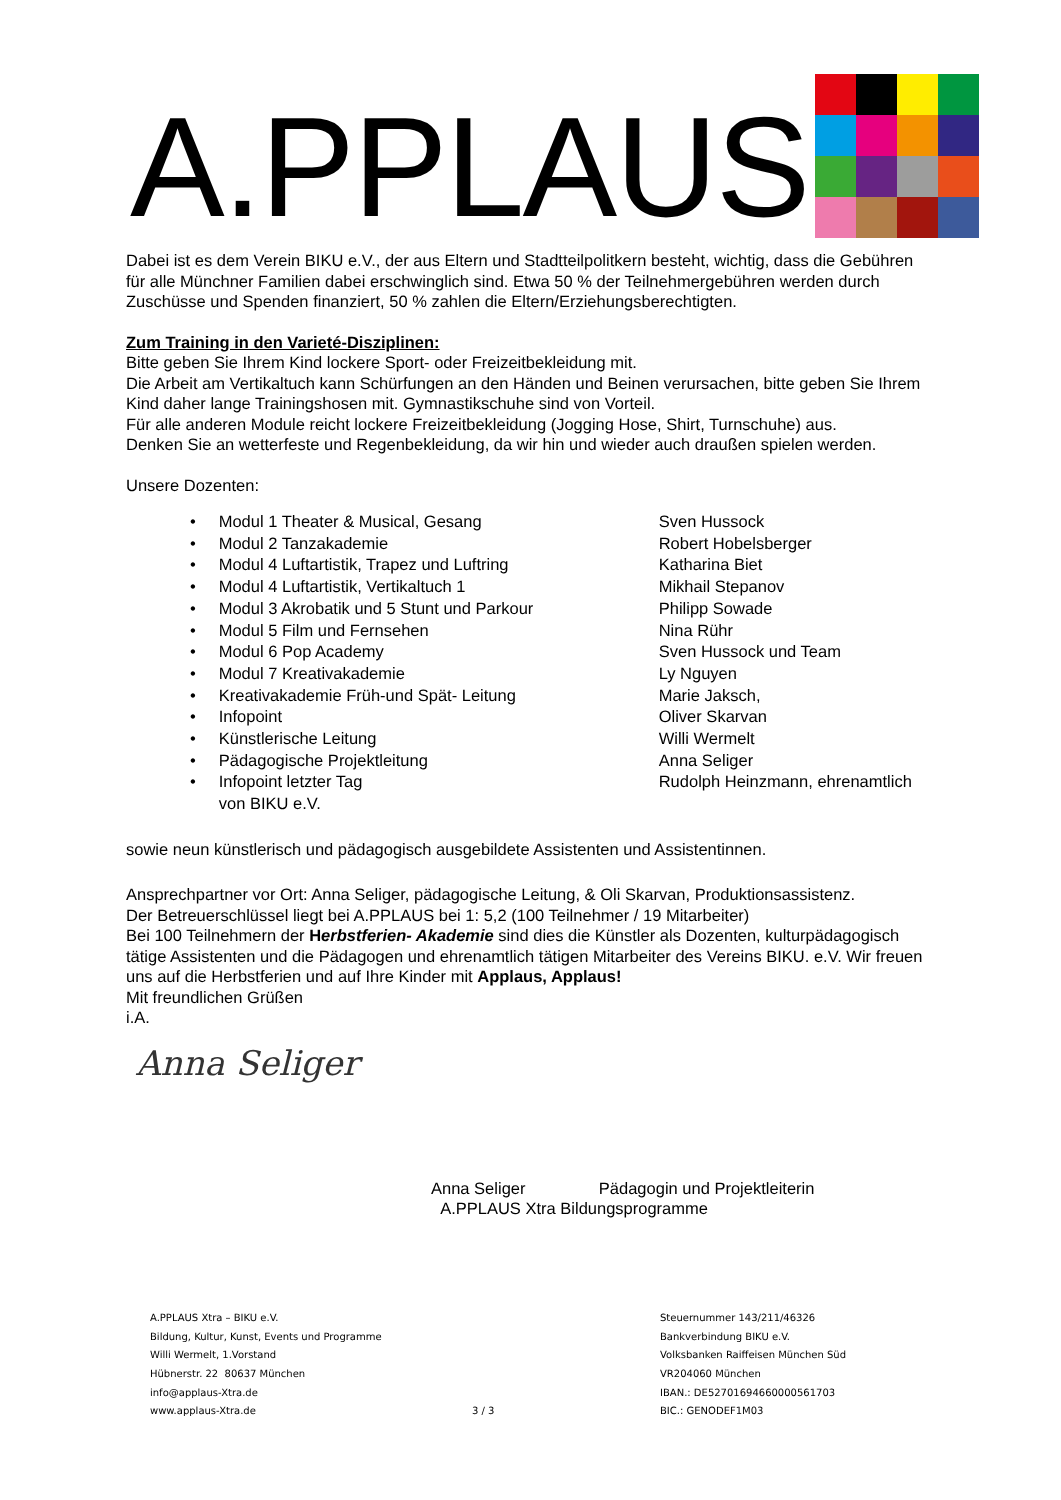A.PPLAUS
Dabei ist es dem Verein BIKU e.V., der aus Eltern und Stadtteilpolitkern besteht, wichtig, dass die Gebühren für alle Münchner Familien dabei erschwinglich sind. Etwa 50 % der Teilnehmergebühren werden durch Zuschüsse und Spenden finanziert, 50 % zahlen die Eltern/Erziehungsberechtigten.
Zum Training in den Varieté-Disziplinen:
Bitte geben Sie Ihrem Kind lockere Sport- oder Freizeitbekleidung mit.
Die Arbeit am Vertikaltuch kann Schürfungen an den Händen und Beinen verursachen, bitte geben Sie Ihrem Kind daher lange Trainingshosen mit. Gymnastikschuhe sind von Vorteil.
Für alle anderen Module reicht lockere Freizeitbekleidung (Jogging Hose, Shirt, Turnschuhe) aus.
Denken Sie an wetterfeste und Regenbekleidung, da wir hin und wieder auch draußen spielen werden.
Unsere Dozenten:
• Modul 1 Theater & Musical, Gesang Sven Hussock
• Modul 2 Tanzakademie Robert Hobelsberger
• Modul 4 Luftartistik, Trapez und Luftring Katharina Biet
• Modul 4 Luftartistik, Vertikaltuch 1 Mikhail Stepanov
• Modul 3 Akrobatik und 5 Stunt und Parkour Philipp Sowade
• Modul 5 Film und Fernsehen Nina Rühr
• Modul 6 Pop Academy Sven Hussock und Team
• Modul 7 Kreativakademie Ly Nguyen
• Kreativakademie Früh-und Spät- Leitung Marie Jaksch,
• Infopoint Oliver Skarvan
• Künstlerische Leitung Willi Wermelt
• Pädagogische Projektleitung Anna Seliger
• Infopoint letzter Tag
von BIKU e.V. Rudolph Heinzmann, ehrenamtlich
sowie neun künstlerisch und pädagogisch ausgebildete Assistenten und Assistentinnen.
Ansprechpartner vor Ort: Anna Seliger, pädagogische Leitung, & Oli Skarvan, Produktionsassistenz.
Der Betreuerschlüssel liegt bei A.PPLAUS bei 1: 5,2 (100 Teilnehmer / 19 Mitarbeiter)
Bei 100 Teilnehmern der Herbstferien- Akademie sind dies die Künstler als Dozenten, kulturpädagogisch tätige Assistenten und die Pädagogen und ehrenamtlich tätigen Mitarbeiter des Vereins BIKU. e.V. Wir freuen uns auf die Herbstferien und auf Ihre Kinder mit Applaus, Applaus!
Mit freundlichen Grüßen
i.A.
Anna Seliger
Anna Seliger Pädagogin und Projektleiterin
A.PPLAUS Xtra Bildungsprogramme
A.PPLAUS Xtra – BIKU e.V.
Bildung, Kultur, Kunst, Events und Programme
Willi Wermelt, 1.Vorstand
Hübnerstr. 22 80637 München
info@applaus-Xtra.de
www.applaus-Xtra.de
3 / 3
Steuernummer 143/211/46326
Bankverbindung BIKU e.V.
Volksbanken Raiffeisen München Süd
VR204060 München
IBAN.: DE52701694660000561703
BIC.: GENODEF1M03